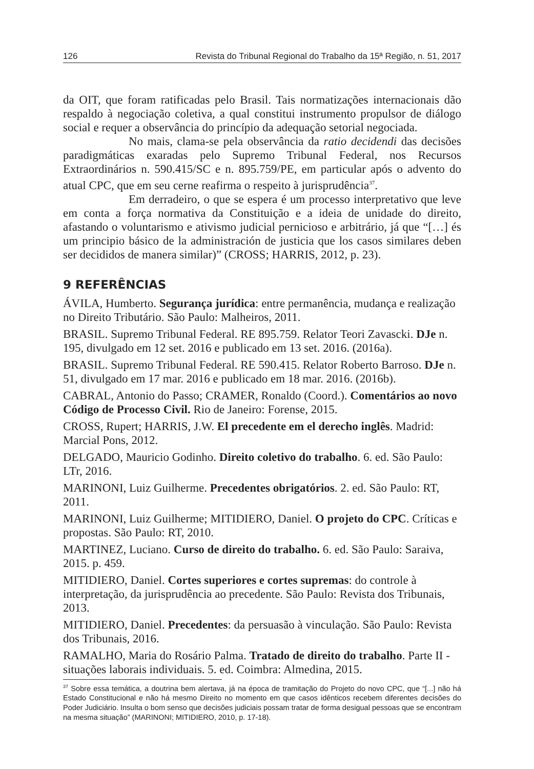126 Revista do Tribunal Regional do Trabalho da 15ª Região, n. 51, 2017
da OIT, que foram ratificadas pelo Brasil. Tais normatizações internacionais dão respaldo à negociação coletiva, a qual constitui instrumento propulsor de diálogo social e requer a observância do princípio da adequação setorial negociada.
No mais, clama-se pela observância da ratio decidendi das decisões paradigmáticas exaradas pelo Supremo Tribunal Federal, nos Recursos Extraordinários n. 590.415/SC e n. 895.759/PE, em particular após o advento do atual CPC, que em seu cerne reafirma o respeito à jurisprudência<sup>37</sup>.
Em derradeiro, o que se espera é um processo interpretativo que leve em conta a força normativa da Constituição e a ideia de unidade do direito, afastando o voluntarismo e ativismo judicial pernicioso e arbitrário, já que “[…] és um principio básico de la administración de justicia que los casos similares deben ser decididos de manera similar)” (CROSS; HARRIS, 2012, p. 23).
9 REFERÊNCIAS
ÁVILA, Humberto. Segurança jurídica: entre permanência, mudança e realização no Direito Tributário. São Paulo: Malheiros, 2011.
BRASIL. Supremo Tribunal Federal. RE 895.759. Relator Teori Zavascki. DJe n. 195, divulgado em 12 set. 2016 e publicado em 13 set. 2016. (2016a).
BRASIL. Supremo Tribunal Federal. RE 590.415. Relator Roberto Barroso. DJe n. 51, divulgado em 17 mar. 2016 e publicado em 18 mar. 2016. (2016b).
CABRAL, Antonio do Passo; CRAMER, Ronaldo (Coord.). Comentários ao novo Código de Processo Civil. Rio de Janeiro: Forense, 2015.
CROSS, Rupert; HARRIS, J.W. El precedente em el derecho inglês. Madrid: Marcial Pons, 2012.
DELGADO, Mauricio Godinho. Direito coletivo do trabalho. 6. ed. São Paulo: LTr, 2016.
MARINONI, Luiz Guilherme. Precedentes obrigatórios. 2. ed. São Paulo: RT, 2011.
MARINONI, Luiz Guilherme; MITIDIERO, Daniel. O projeto do CPC. Críticas e propostas. São Paulo: RT, 2010.
MARTINEZ, Luciano. Curso de direito do trabalho. 6. ed. São Paulo: Saraiva, 2015. p. 459.
MITIDIERO, Daniel. Cortes superiores e cortes supremas: do controle à interpretação, da jurisprudência ao precedente. São Paulo: Revista dos Tribunais, 2013.
MITIDIERO, Daniel. Precedentes: da persuasão à vinculação. São Paulo: Revista dos Tribunais, 2016.
RAMALHO, Maria do Rosário Palma. Tratado de direito do trabalho. Parte II - situações laborais individuais. 5. ed. Coimbra: Almedina, 2015.
<sup>37</sup> Sobre essa temática, a doutrina bem alertava, já na época de tramitação do Projeto do novo CPC, que “[...] não há Estado Constitucional e não há mesmo Direito no momento em que casos idênticos recebem diferentes decisões do Poder Judiciário. Insulta o bom senso que decisões judiciais possam tratar de forma desigual pessoas que se encontram na mesma situação” (MARINONI; MITIDIERO, 2010, p. 17-18).